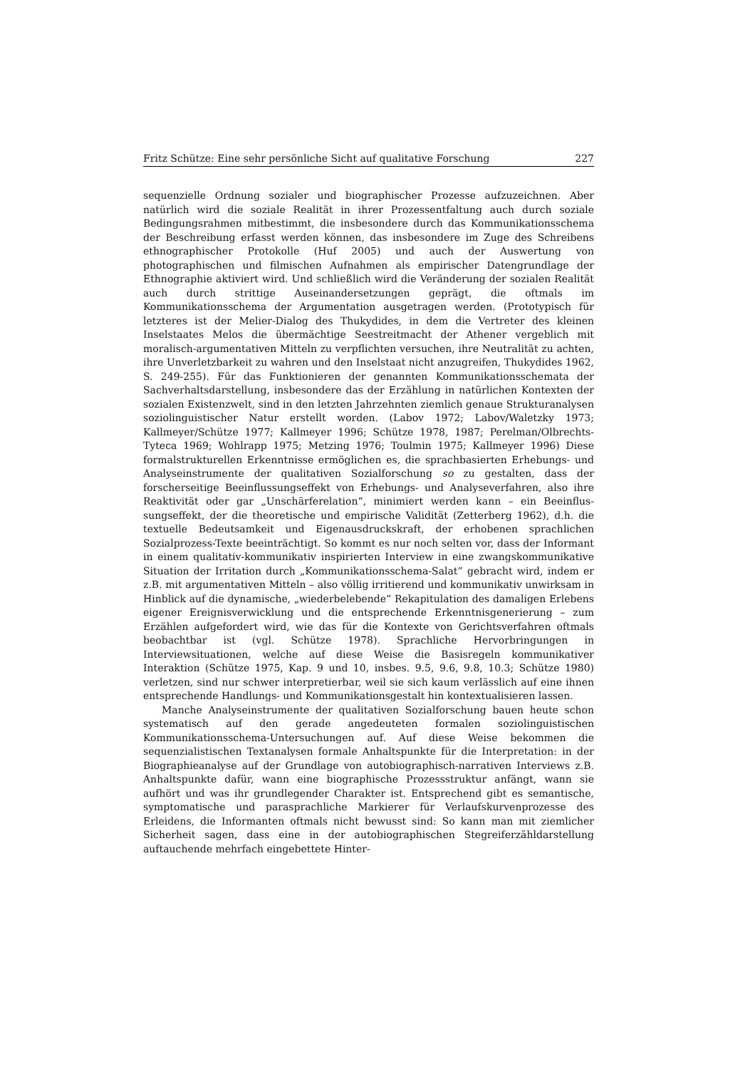Fritz Schütze: Eine sehr persönliche Sicht auf qualitative Forschung 227
sequenzielle Ordnung sozialer und biographischer Prozesse aufzuzeichnen. Aber natürlich wird die soziale Realität in ihrer Prozessentfaltung auch durch soziale Bedingungsrahmen mitbestimmt, die insbesondere durch das Kommunikations­schema der Beschreibung erfasst werden können, das insbesondere im Zuge des Schreibens ethnographischer Protokolle (Huf 2005) und auch der Auswertung von photographischen und filmischen Aufnahmen als empirischer Datengrundla­ge der Ethnographie aktiviert wird. Und schließlich wird die Veränderung der sozialen Realität auch durch strittige Auseinandersetzungen geprägt, die oftmals im Kommunikationsschema der Argumentation ausgetragen werden. (Prototy­pisch für letzteres ist der Melier-Dialog des Thukydides, in dem die Vertreter des kleinen Inselstaates Melos die übermächtige Seestreitmacht der Athener vergeb­lich mit moralisch-argumentativen Mitteln zu verpflichten versuchen, ihre Neut­ralität zu achten, ihre Unverletzbarkeit zu wahren und den Inselstaat nicht an­zugreifen, Thukydides 1962, S. 249-255). Für das Funktionieren der genannten Kommunikationsschemata der Sachverhaltsdarstellung, insbesondere das der Erzählung in natürlichen Kontexten der sozialen Existenzwelt, sind in den letz­ten Jahrzehnten ziemlich genaue Strukturanalysen soziolinguistischer Natur erstellt worden. (Labov 1972; Labov/Waletzky 1973; Kallmeyer/Schütze 1977; Kallmeyer 1996; Schütze 1978, 1987; Perelman/Olbrechts-Tyteca 1969; Wohlrapp 1975; Metzing 1976; Toulmin 1975; Kallmeyer 1996) Diese formalstrukturellen Erkenntnisse ermöglichen es, die sprachbasierten Erhebungs- und Analysein­strumente der qualitativen Sozialforschung so zu gestalten, dass der forscherseitige Beeinflussungseffekt von Erhebungs- und Analyseverfahren, also ihre Reak­tivität oder gar „Unschärferelation“, minimiert werden kann – ein Beeinflus­sungseffekt, der die theoretische und empirische Validität (Zetterberg 1962), d.h. die textuelle Bedeutsamkeit und Eigenausdruckskraft, der erhobenen sprachli­chen Sozialprozess-Texte beeinträchtigt. So kommt es nur noch selten vor, dass der Informant in einem qualitativ-kommunikativ inspirierten Interview in eine zwangskommunikative Situation der Irritation durch „Kommunikationsschema-Salat” gebracht wird, indem er z.B. mit argumentativen Mitteln – also völlig irri­tierend und kommunikativ unwirksam in Hinblick auf die dynamische, „wieder­belebende“ Rekapitulation des damaligen Erlebens eigener Ereignisverwicklung und die entsprechende Erkenntnisgenerierung – zum Erzählen aufgefordert wird, wie das für die Kontexte von Gerichtsverfahren oftmals beobachtbar ist (vgl. Schütze 1978). Sprachliche Hervorbringungen in Interviewsituationen, welche auf diese Weise die Basisregeln kommunikativer Interaktion (Schütze 1975, Kap. 9 und 10, insbes. 9.5, 9.6, 9.8, 10.3; Schütze 1980) verletzen, sind nur schwer interpretierbar, weil sie sich kaum verlässlich auf eine ihnen entsprechende Handlungs- und Kommunikationsgestalt hin kontextualisieren lassen.
Manche Analyseinstrumente der qualitativen Sozialforschung bauen heute schon systematisch auf den gerade angedeuteten formalen soziolinguistischen Kommunikationsschema-Untersuchungen auf. Auf diese Weise bekommen die sequenzialistischen Textanalysen formale Anhaltspunkte für die Interpretation: in der Biographieanalyse auf der Grundlage von autobiographisch-narrativen Interviews z.B. Anhaltspunkte dafür, wann eine biographische Prozessstruktur anfängt, wann sie aufhört und was ihr grundlegender Charakter ist. Entspre­chend gibt es semantische, symptomatische und parasprachliche Markierer für Verlaufskurvenprozesse des Erleidens, die Informanten oftmals nicht bewusst sind: So kann man mit ziemlicher Sicherheit sagen, dass eine in der autobiogra­phischen Stegreiferzähldarstellung auftauchende mehrfach eingebettete Hinter-